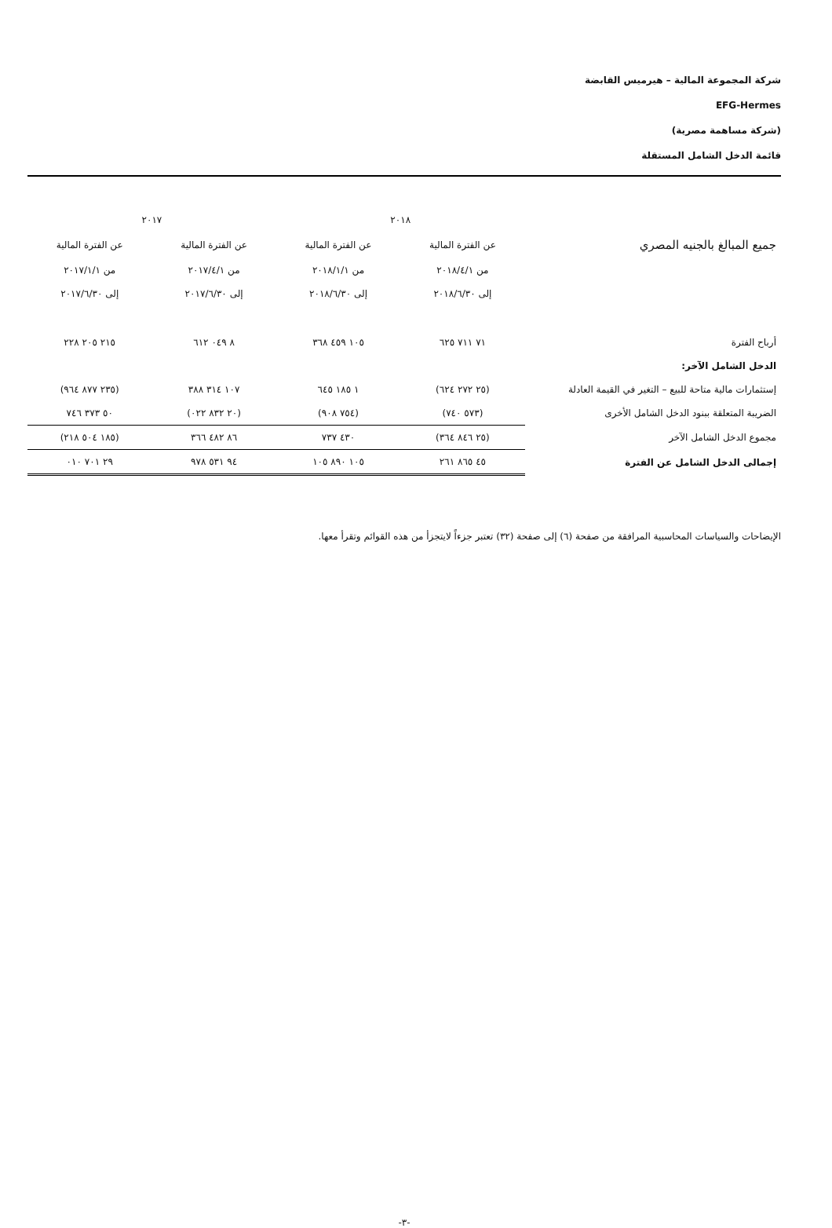شركة المجموعة المالية – هيرميس القابضة
EFG-Hermes
(شركة مساهمة مصرية)
قائمة الدخل الشامل المستقلة
| | ٢٠١٨ | | ٢٠١٧ | |
| جميع المبالغ بالجنيه المصري | عن الفترة المالية | عن الفترة المالية | عن الفترة المالية | عن الفترة المالية |
| | من ٢٠١٨/٤/١ | من ٢٠١٨/١/١ | من ٢٠١٧/٤/١ | من ٢٠١٧/١/١ |
| | إلى ٢٠١٨/٦/٣٠ | إلى ٢٠١٨/٦/٣٠ | إلى ٢٠١٧/٦/٣٠ | إلى ٢٠١٧/٦/٣٠ |
| أرباح الفترة | ٧١ ٧١١ ٦٢٥ | ١٠٥ ٤٥٩ ٣٦٨ | ٨ ٠٤٩ ٦١٢ | ٢١٥ ٢٠٥ ٢٢٨ |
| الدخل الشامل الآخر: | | | | |
| إستثمارات مالية متاحة للبيع – التغير في القيمة العادلة | (٢٥ ٢٧٢ ٦٢٤) | ١ ١٨٥ ٦٤٥ | ١٠٧ ٣١٤ ٣٨٨ | (٢٣٥ ٨٧٧ ٩٦٤) |
| الضريبة المتعلقة ببنود الدخل الشامل الأخرى | (٥٧٣ ٧٤٠) | (٧٥٤ ٩٠٨) | (٢٠ ٨٣٢ ٠٢٢) | ٥٠ ٣٧٣ ٧٤٦ |
| مجموع الدخل الشامل الآخر | (٢٥ ٨٤٦ ٣٦٤) | ٤٣٠ ٧٣٧ | ٨٦ ٤٨٢ ٣٦٦ | (١٨٥ ٥٠٤ ٢١٨) |
| إجمالى الدخل الشامل عن الفترة | ٤٥ ٨٦٥ ٢٦١ | ١٠٥ ٨٩٠ ١٠٥ | ٩٤ ٥٣١ ٩٧٨ | ٢٩ ٧٠١ ٠١٠ |
الإيضاحات والسياسات المحاسبية المرافقة من صفحة (٦) إلى صفحة (٣٢) تعتبر جزءاً لايتجزأ من هذه القوائم وتقرأ معها.
-٣-